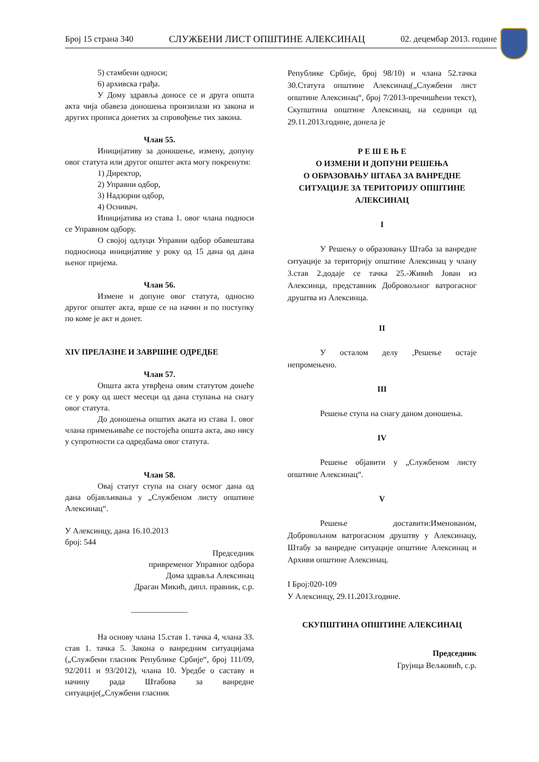Број 15 страна 340 СЛУЖБЕНИ ЛИСТ ОПШТИНЕ АЛЕКСИНАЦ 02. децембар 2013. године
5) стамбени односи;
6) архивска грађа.
У Дому здравља доносе се и друга општа акта чија обавеза доношења произилази из закона и других прописа донетих за спровођење тих закона.
Члан 55.
Иницијативу за доношење, измену, допуну овог статута или другог општег акта могу покренути:
1) Директор,
2) Управни одбор,
3) Надзорни одбор,
4) Оснивач.
Иницијатива из става 1. овог члана подноси се Управном одбору.
О својој одлуци Управни одбор обавештава подносиоца иницијативе у року од 15 дана од дана њеног пријема.
Члан 56.
Измене и допуне овог статута, односно другог општег акта, врше се на начин и по поступку по коме је акт и донет.
XIV ПРЕЛАЗНЕ И ЗАВРШНЕ ОДРЕДБЕ
Члан 57.
Општа акта утврђена овим статутом донеће се у року од шест месеци од дана ступања на снагу овог статута.
До доношења општих аката из става 1. овог члана примењиваће се постојећа општа акта, ако нису у супротности са одредбама овог статута.
Члан 58.
Овај статут ступа на снагу осмог дана од дана објављивања у „Службеном листу општине Алексинац“.
У Алексинцу, дана 16.10.2013
број: 544
Председник
привременог Управног одбора
Дома здравља Алексинац
Драган Микић, дипл. правник, с.р.
______________
На основу члана 15.став 1. тачка 4, члана 33. став 1. тачка 5. Закона о ванредним ситуацијама („Службени гласник Републике Србије“, број 111/09, 92/2011 и 93/2012), члана 10. Уредбе о саставу и начину рада Штабова за ванредне ситуације(„Службени гласник
Републике Србије, број 98/10) и члана 52.тачка 30.Статута општине Алексинац(„Службени лист општине Алексинац“, број 7/2013-пречишћени текст), Скупштина општине Алексинац, на седници од 29.11.2013.године, донела је
Р Е Ш Е Њ Е
О ИЗМЕНИ И ДОПУНИ РЕШЕЊА
О ОБРАЗОВАЊУ ШТАБА ЗА ВАНРЕДНЕ СИТУАЦИЈЕ ЗА ТЕРИТОРИЈУ ОПШТИНЕ АЛЕКСИНАЦ
I
У Решењу о образовању Штаба за ванредне ситуације за територију општине Алексинац у члану 3.став 2.додаје се тачка 25.-Живић Јован из Алексинца, представник Добровољног ватрогасног друштва из Алексинца.
II
У осталом делу ,Решење остаје непромењено.
III
Решење ступа на снагу даном доношења.
IV
Решење објавити у „Службеном листу општине Алексинац“.
V
Решење доставити:Именованом, Добровољном ватрогасном друштву у Алексинацу, Штабу за ванредне ситуације општине Алексинац и Архиви општине Алексинац.
I Број:020-109
У Алексинцу, 29.11.2013.године.
СКУПШТИНА ОПШТИНЕ АЛЕКСИНАЦ
Председник
Грујица Вељковић, с.р.